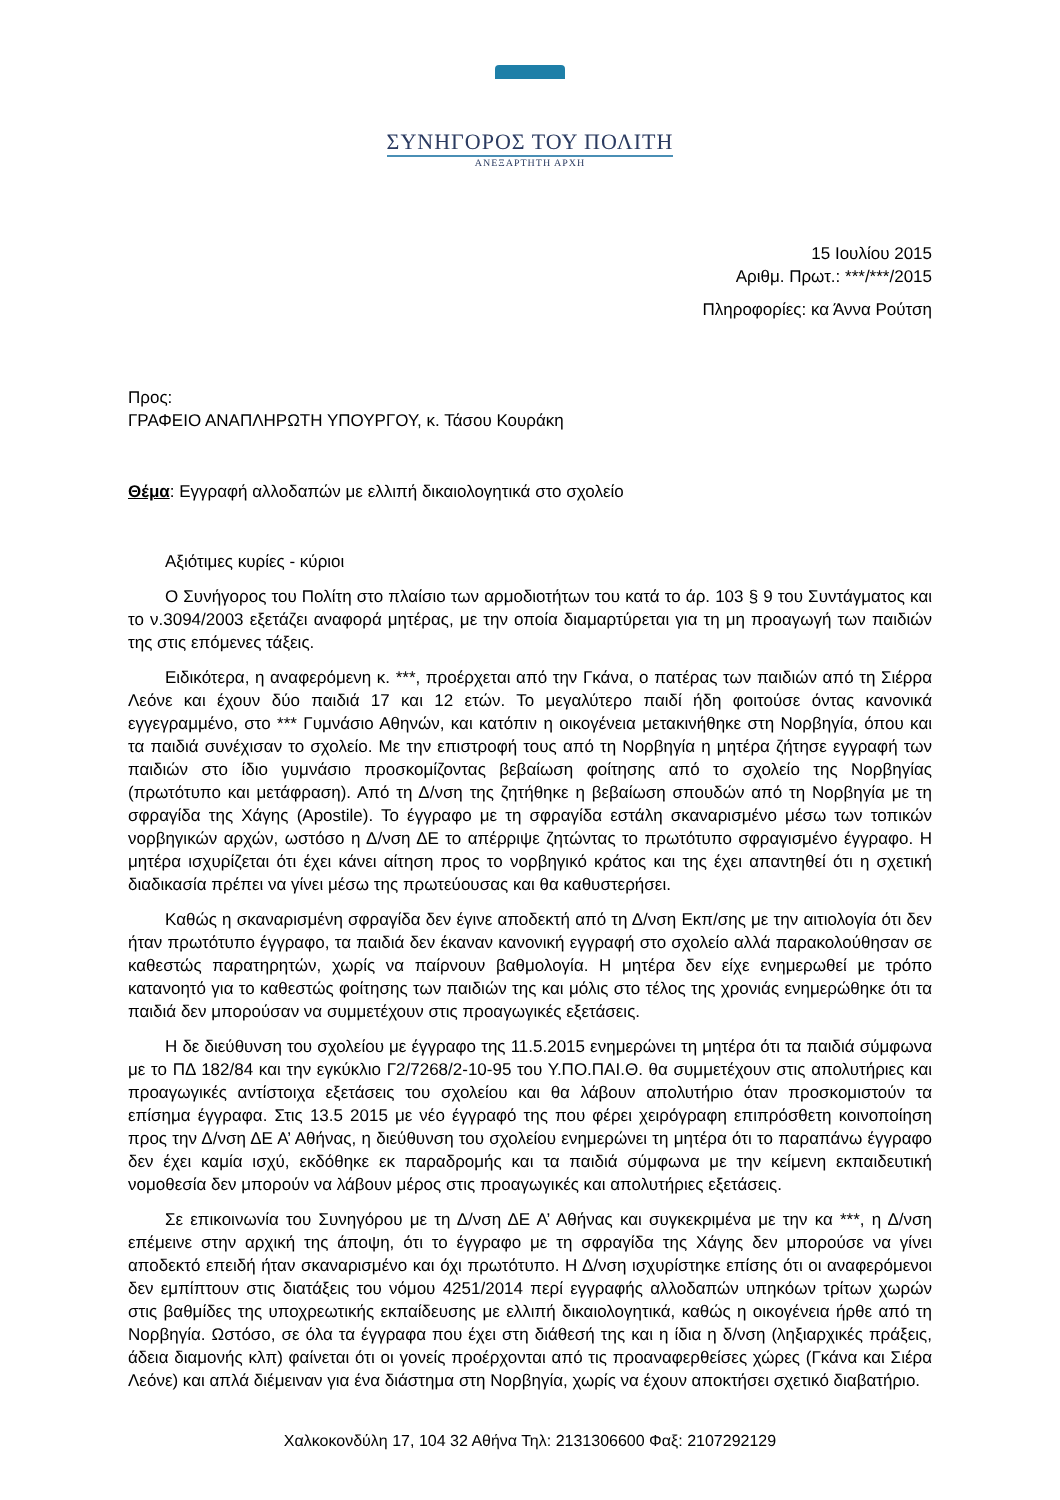ΣΥΝΗΓΟΡΟΣ ΤΟΥ ΠΟΛΙΤΗ
ΑΝΕΞΑΡΤΗΤΗ ΑΡΧΗ
15 Ιουλίου 2015
Αριθμ. Πρωτ.: ***/***/2015
Πληροφορίες: κα Άννα Ρούτση
Προς:
ΓΡΑΦΕΙΟ ΑΝΑΠΛΗΡΩΤΗ ΥΠΟΥΡΓΟΥ, κ. Τάσου Κουράκη
Θέμα: Εγγραφή αλλοδαπών με ελλιπή δικαιολογητικά στο σχολείο
Αξιότιμες κυρίες - κύριοι
Ο Συνήγορος του Πολίτη στο πλαίσιο των αρμοδιοτήτων του κατά το άρ. 103 § 9 του Συντάγματος και το ν.3094/2003 εξετάζει αναφορά μητέρας, με την οποία διαμαρτύρεται για τη μη προαγωγή των παιδιών της στις επόμενες τάξεις.
Ειδικότερα, η αναφερόμενη κ. ***, προέρχεται από την Γκάνα, ο πατέρας των παιδιών από τη Σιέρρα Λεόνε και έχουν δύο παιδιά 17 και 12 ετών. Το μεγαλύτερο παιδί ήδη φοιτούσε όντας κανονικά εγγεγραμμένο, στο *** Γυμνάσιο Αθηνών, και κατόπιν η οικογένεια μετακινήθηκε στη Νορβηγία, όπου και τα παιδιά συνέχισαν το σχολείο. Με την επιστροφή τους από τη Νορβηγία η μητέρα ζήτησε εγγραφή των παιδιών στο ίδιο γυμνάσιο προσκομίζοντας βεβαίωση φοίτησης από το σχολείο της Νορβηγίας (πρωτότυπο και μετάφραση). Από τη Δ/νση της ζητήθηκε η βεβαίωση σπουδών από τη Νορβηγία με τη σφραγίδα της Χάγης (Apostile). Το έγγραφο με τη σφραγίδα εστάλη σκαναρισμένο μέσω των τοπικών νορβηγικών αρχών, ωστόσο η Δ/νση ΔΕ το απέρριψε ζητώντας το πρωτότυπο σφραγισμένο έγγραφο. Η μητέρα ισχυρίζεται ότι έχει κάνει αίτηση προς το νορβηγικό κράτος και της έχει απαντηθεί ότι η σχετική διαδικασία πρέπει να γίνει μέσω της πρωτεύουσας και θα καθυστερήσει.
Καθώς η σκαναρισμένη σφραγίδα δεν έγινε αποδεκτή από τη Δ/νση Εκπ/σης με την αιτιολογία ότι δεν ήταν πρωτότυπο έγγραφο, τα παιδιά δεν έκαναν κανονική εγγραφή στο σχολείο αλλά παρακολούθησαν σε καθεστώς παρατηρητών, χωρίς να παίρνουν βαθμολογία. Η μητέρα δεν είχε ενημερωθεί με τρόπο κατανοητό για το καθεστώς φοίτησης των παιδιών της και μόλις στο τέλος της χρονιάς ενημερώθηκε ότι τα παιδιά δεν μπορούσαν να συμμετέχουν στις προαγωγικές εξετάσεις.
Η δε διεύθυνση του σχολείου με έγγραφο της 11.5.2015 ενημερώνει τη μητέρα ότι τα παιδιά σύμφωνα με το ΠΔ 182/84 και την εγκύκλιο Γ2/7268/2-10-95 του Υ.ΠΟ.ΠΑΙ.Θ. θα συμμετέχουν στις απολυτήριες και προαγωγικές αντίστοιχα εξετάσεις του σχολείου και θα λάβουν απολυτήριο όταν προσκομιστούν τα επίσημα έγγραφα. Στις 13.5 2015 με νέο έγγραφό της που φέρει χειρόγραφη επιπρόσθετη κοινοποίηση προς την Δ/νση ΔΕ Α’ Αθήνας, η διεύθυνση του σχολείου ενημερώνει τη μητέρα ότι το παραπάνω έγγραφο δεν έχει καμία ισχύ, εκδόθηκε εκ παραδρομής και τα παιδιά σύμφωνα με την κείμενη εκπαιδευτική νομοθεσία δεν μπορούν να λάβουν μέρος στις προαγωγικές και απολυτήριες εξετάσεις.
Σε επικοινωνία του Συνηγόρου με τη Δ/νση ΔΕ Α’ Αθήνας και συγκεκριμένα με την κα ***, η Δ/νση επέμεινε στην αρχική της άποψη, ότι το έγγραφο με τη σφραγίδα της Χάγης δεν μπορούσε να γίνει αποδεκτό επειδή ήταν σκαναρισμένο και όχι πρωτότυπο. Η Δ/νση ισχυρίστηκε επίσης ότι οι αναφερόμενοι δεν εμπίπτουν στις διατάξεις του νόμου 4251/2014 περί εγγραφής αλλοδαπών υπηκόων τρίτων χωρών στις βαθμίδες της υποχρεωτικής εκπαίδευσης με ελλιπή δικαιολογητικά, καθώς η οικογένεια ήρθε από τη Νορβηγία. Ωστόσο, σε όλα τα έγγραφα που έχει στη διάθεσή της και η ίδια η δ/νση (ληξιαρχικές πράξεις, άδεια διαμονής κλπ) φαίνεται ότι οι γονείς προέρχονται από τις προαναφερθείσες χώρες (Γκάνα και Σιέρα Λεόνε) και απλά διέμειναν για ένα διάστημα στη Νορβηγία, χωρίς να έχουν αποκτήσει σχετικό διαβατήριο.
Χαλκοκονδύλη 17, 104 32 Αθήνα Τηλ: 2131306600 Φαξ: 2107292129